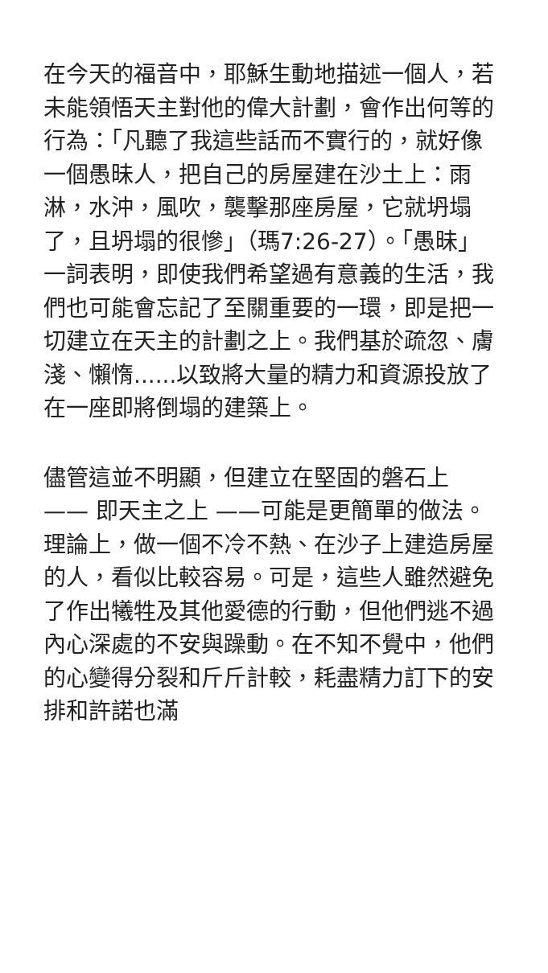在今天的福音中，耶穌生動地描述一個人，若未能領悟天主對他的偉大計劃，會作出何等的行為：「凡聽了我這些話而不實行的，就好像一個愚昧人，把自己的房屋建在沙土上：雨淋，水沖，風吹，襲擊那座房屋，它就坍塌了，且坍塌的很慘」（瑪7:26-27）。「愚昧」一詞表明，即使我們希望過有意義的生活，我們也可能會忘記了至關重要的一環，即是把一切建立在天主的計劃之上。我們基於疏忽、膚淺、懶惰......以致將大量的精力和資源投放了在一座即將倒塌的建築上。
儘管這並不明顯，但建立在堅固的磐石上 —— 即天主之上 ——可能是更簡單的做法。理論上，做一個不冷不熱、在沙子上建造房屋的人，看似比較容易。可是，這些人雖然避免了作出犧牲及其他愛德的行動，但他們逃不過內心深處的不安與躁動。在不知不覺中，他們的心變得分裂和斤斤計較，耗盡精力訂下的安排和許諾也滿